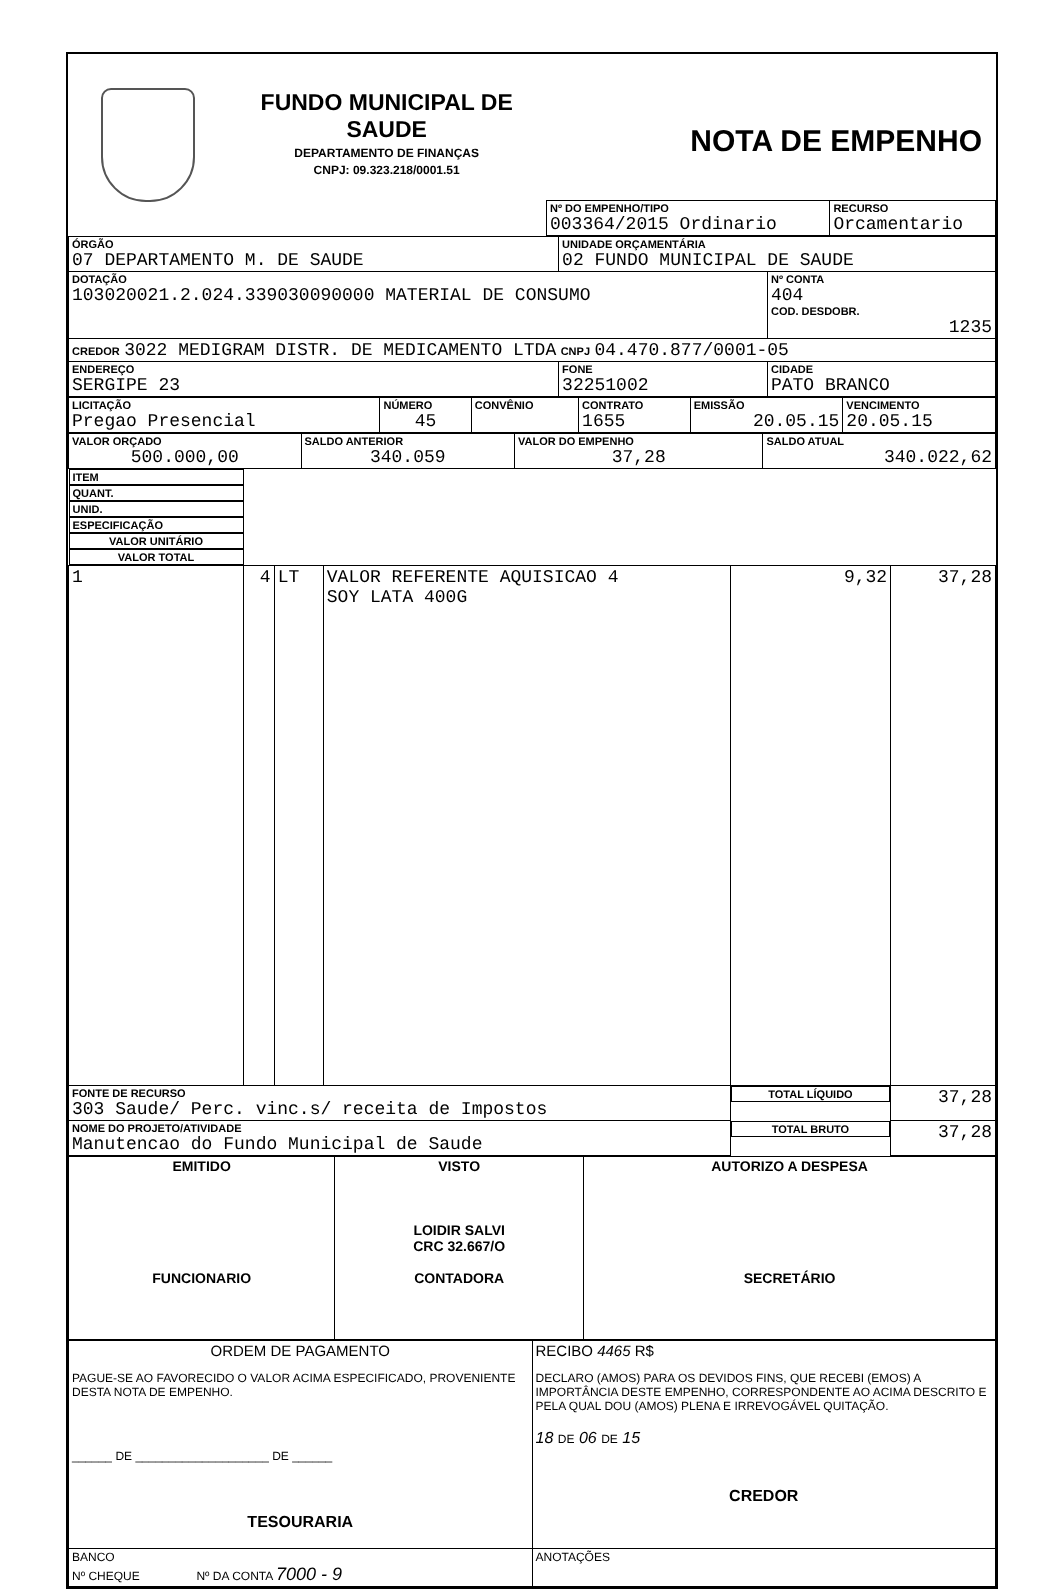FUNDO MUNICIPAL DE SAUDE
DEPARTAMENTO DE FINANÇAS
CNPJ: 09.323.218/0001.51
NOTA DE EMPENHO
| Nº DO EMPENHO/TIPO 003364/2015 Ordinario | RECURSO Orcamentario |
| ÓRGÃO 07 DEPARTAMENTO M. DE SAUDE | UNIDADE ORÇAMENTÁRIA 02 FUNDO MUNICIPAL DE SAUDE | |
| DOTAÇÃO 103020021.2.024.339030090000 MATERIAL DE CONSUMO | | Nº CONTA 404 COD. DESDOBR. 1235 |
| CREDOR 3022 MEDIGRAM DISTR. DE MEDICAMENTO LTDA CNPJ 04.470.877/0001-05 | | |
| ENDEREÇO SERGIPE 23 | FONE 32251002 | CIDADE PATO BRANCO |
| LICITAÇÃO Pregao Presencial | NÚMERO 45 | CONVÊNIO | CONTRATO 1655 | EMISSÃO 20.05.15 | VENCIMENTO 20.05.15 |
| VALOR ORÇADO 500.000,00 | SALDO ANTERIOR 340.059 | VALOR DO EMPENHO 37,28 | SALDO ATUAL 340.022,62 |
| ITEM | QUANT. | UNID. | ESPECIFICAÇÃO | VALOR UNITÁRIO | VALOR TOTAL |
| --- | --- | --- | --- | --- | --- |
| 1 | 4 | LT | VALOR REFERENTE AQUISICAO 4 SOY LATA 400G | 9,32 | 37,28 |
| FONTE DE RECURSO 303 Saude/ Perc. vinc.s/ receita de Impostos | | | | TOTAL LÍQUIDO | 37,28 |
| NOME DO PROJETO/ATIVIDADE Manutencao do Fundo Municipal de Saude | | | | TOTAL BRUTO | 37,28 |
| EMITIDO FUNCIONARIO | VISTO LOIDIR SALVI CRC 32.667/O CONTADORA | AUTORIZO A DESPESA SECRETÁRIO |
| ORDEM DE PAGAMENTO PAGUE-SE AO FAVORECIDO O VALOR ACIMA ESPECIFICADO, PROVENIENTE DESTA NOTA DE EMPENHO. ______ DE ____________________ DE ______ TESOURARIA | RECIBO 4465 R$ DECLARO (AMOS) PARA OS DEVIDOS FINS, QUE RECEBI (EMOS) A IMPORTÂNCIA DESTE EMPENHO, CORRESPONDENTE AO ACIMA DESCRITO E PELA QUAL DOU (AMOS) PLENA E IRREVOGÁVEL QUITAÇÃO. 18 DE 06 DE 15 CREDOR |
| BANCO Nº CHEQUE Nº DA CONTA 7000 - 9 | ANOTAÇÕES |